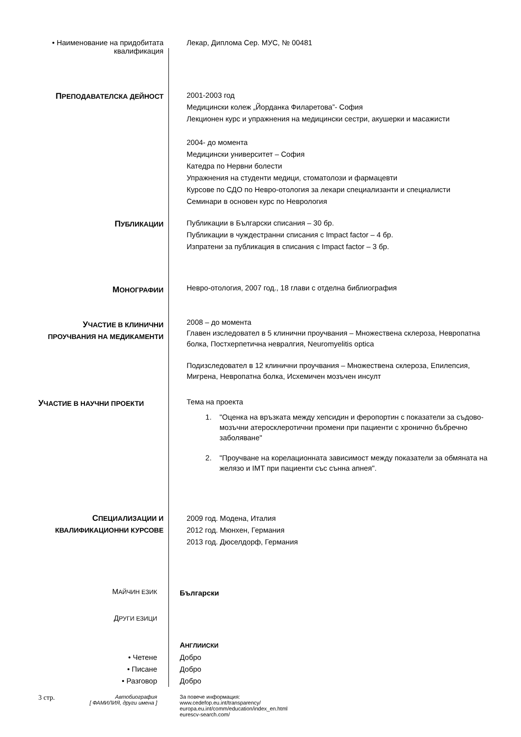• Наименование на придобитата
квалификация
Лекар, Диплома Сер. МУС, № 00481
ПРЕПОДАВАТЕЛСКА ДЕЙНОСТ
2001-2003 год
Медицински колеж „Йорданка Филаретова”- София
Лекционен курс и упражнения на медицински сестри, акушерки и масажисти
2004- до момента
Медицински университет – София
Катедра по Нервни болести
Упражнения на студенти медици, стоматолози и фармацевти
Курсове по СДО по Невро-отология за лекари специализанти и специалисти
Семинари в основен курс по Неврология
ПУБЛИКАЦИИ
Публикации в Български списания – 30 бр.
Публикации в чуждестранни списания с Impact factor – 4 бр.
Изпратени за публикация в списания с Impact factor – 3 бр.
МОНОГРАФИИ
Невро-отология, 2007 год., 18 глави с отделна библиография
УЧАСТИЕ В КЛИНИЧНИ
ПРОУЧВАНИЯ НА МЕДИКАМЕНТИ
2008 – до момента
Главен изследовател в 5 клинични проучвания – Множествена склероза, Невропатна болка, Постхерпетична невралгия, Neuromyelitis optica
Подизследовател в 12 клинични проучвания – Множествена склероза, Епилепсия, Мигрена, Невропатна болка, Исхемичен мозъчен инсулт
УЧАСТИЕ В НАУЧНИ ПРОЕКТИ
Тема на проекта
1. "Оценка на връзката между хепсидин и феропортин с показатели за съдово-мозъчни атеросклеротични промени при пациенти с хронично бъбречно заболяване"
2. "Проучване на корелационната зависимост между показатели за обмяната на желязо и IMT при пациенти със сънна апнея".
СПЕЦИАЛИЗАЦИИ И
КВАЛИФИКАЦИОННИ КУРСОВЕ
2009 год. Модена, Италия
2012 год. Мюнхен, Германия
2013 год. Дюселдорф, Германия
МАЙЧИН ЕЗИК
Български
ДРУГИ ЕЗИЦИ
АНГЛИИСКИ
• Четене
• Писане
• Разговор
Добро
Добро
Добро
3 стр.
Автобиография
[ ФАМИЛИЯ, други имена ]
За повече информация:
www.cedefop.eu.int/transparency/
europa.eu.int/comm/education/index_en.html
eurescv-search.com/